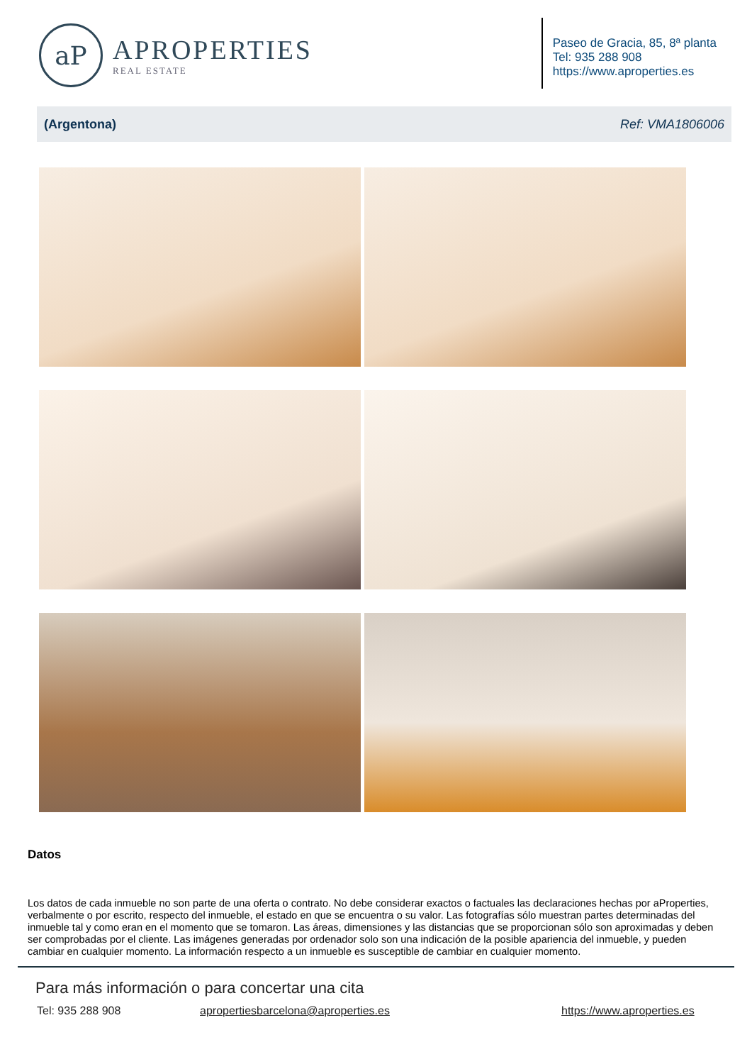aP
APROPERTIES
REAL ESTATE
Paseo de Gracia, 85, 8ª planta
Tel: 935 288 908
https://www.aproperties.es
(Argentona) Ref: VMA1806006
Datos
Los datos de cada inmueble no son parte de una oferta o contrato. No debe considerar exactos o factuales las declaraciones hechas por aProperties, verbalmente o por escrito, respecto del inmueble, el estado en que se encuentra o su valor. Las fotografías sólo muestran partes determinadas del inmueble tal y como eran en el momento que se tomaron. Las áreas, dimensiones y las distancias que se proporcionan sólo son aproximadas y deben ser comprobadas por el cliente. Las imágenes generadas por ordenador solo son una indicación de la posible apariencia del inmueble, y pueden cambiar en cualquier momento. La información respecto a un inmueble es susceptible de cambiar en cualquier momento.
Para más información o para concertar una cita
Tel: 935 288 908 apropertiesbarcelona@aproperties.es https://www.aproperties.es